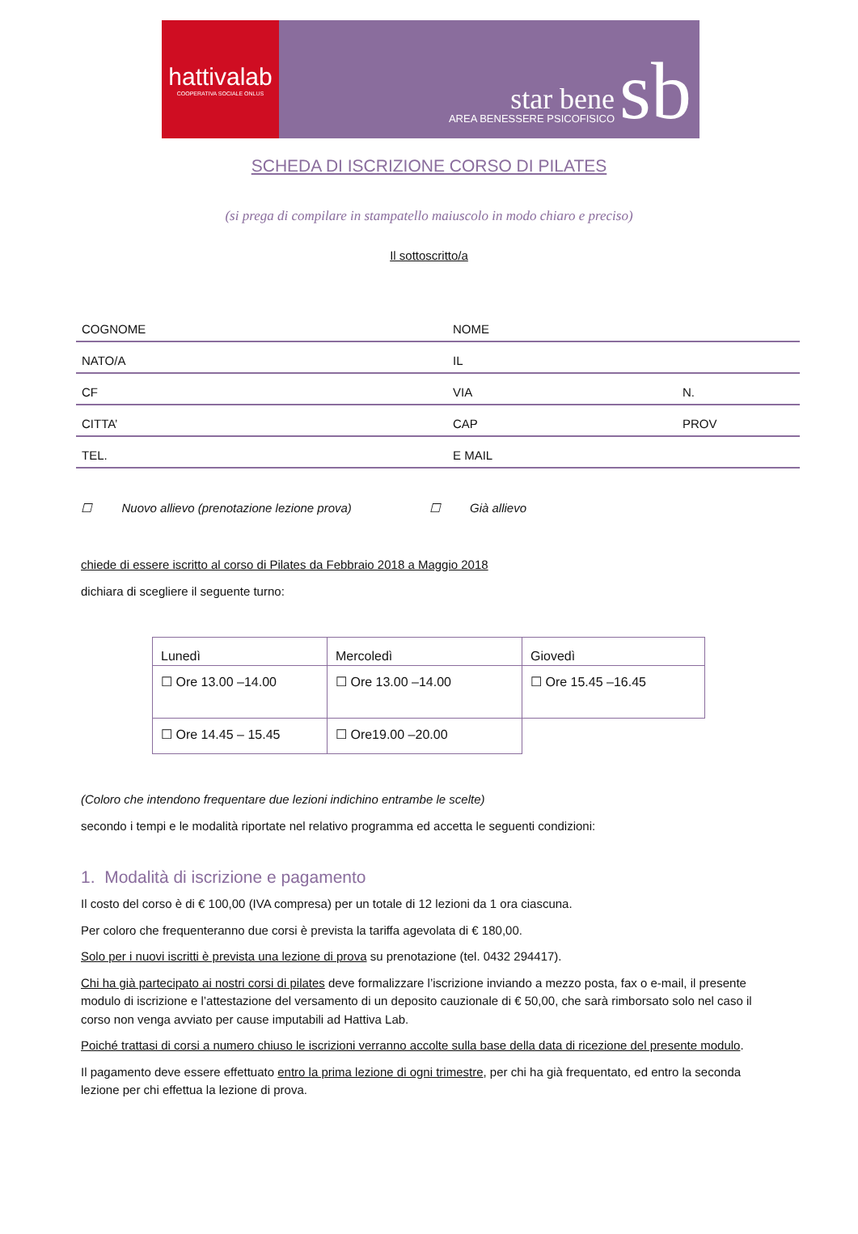hattivalab
COOPERATIVA SOCIALE ONLUS
star bene
AREA BENESSERE PSICOFISICO
sb
SCHEDA DI ISCRIZIONE CORSO DI PILATES
(si prega di compilare in stampatello maiuscolo in modo chiaro e preciso)
Il sottoscritto/a
| COGNOME | NOME | |
| NATO/A | IL | |
| CF | VIA | N. |
| CITTA’ | CAP | PROV |
| TEL. | E MAIL | |
☐ Nuovo allievo (prenotazione lezione prova) ☐ Già allievo
chiede di essere iscritto al corso di Pilates da Febbraio 2018 a Maggio 2018
dichiara di scegliere il seguente turno:
| Lunedì | Mercoledì | Giovedì |
| --- | --- | --- |
| ☐ Ore 13.00 –14.00 | ☐ Ore 13.00 –14.00 | ☐ Ore 15.45 –16.45 |
| ☐ Ore 14.45 – 15.45 | ☐ Ore19.00 –20.00 | |
(Coloro che intendono frequentare due lezioni indichino entrambe le scelte)
secondo i tempi e le modalità riportate nel relativo programma ed accetta le seguenti condizioni:
1. Modalità di iscrizione e pagamento
Il costo del corso è di € 100,00 (IVA compresa) per un totale di 12 lezioni da 1 ora ciascuna.
Per coloro che frequenteranno due corsi è prevista la tariffa agevolata di € 180,00.
Solo per i nuovi iscritti è prevista una lezione di prova su prenotazione (tel. 0432 294417).
Chi ha già partecipato ai nostri corsi di pilates deve formalizzare l’iscrizione inviando a mezzo posta, fax o e-mail, il presente modulo di iscrizione e l’attestazione del versamento di un deposito cauzionale di € 50,00, che sarà rimborsato solo nel caso il corso non venga avviato per cause imputabili ad Hattiva Lab.
Poiché trattasi di corsi a numero chiuso le iscrizioni verranno accolte sulla base della data di ricezione del presente modulo.
Il pagamento deve essere effettuato entro la prima lezione di ogni trimestre, per chi ha già frequentato, ed entro la seconda lezione per chi effettua la lezione di prova.